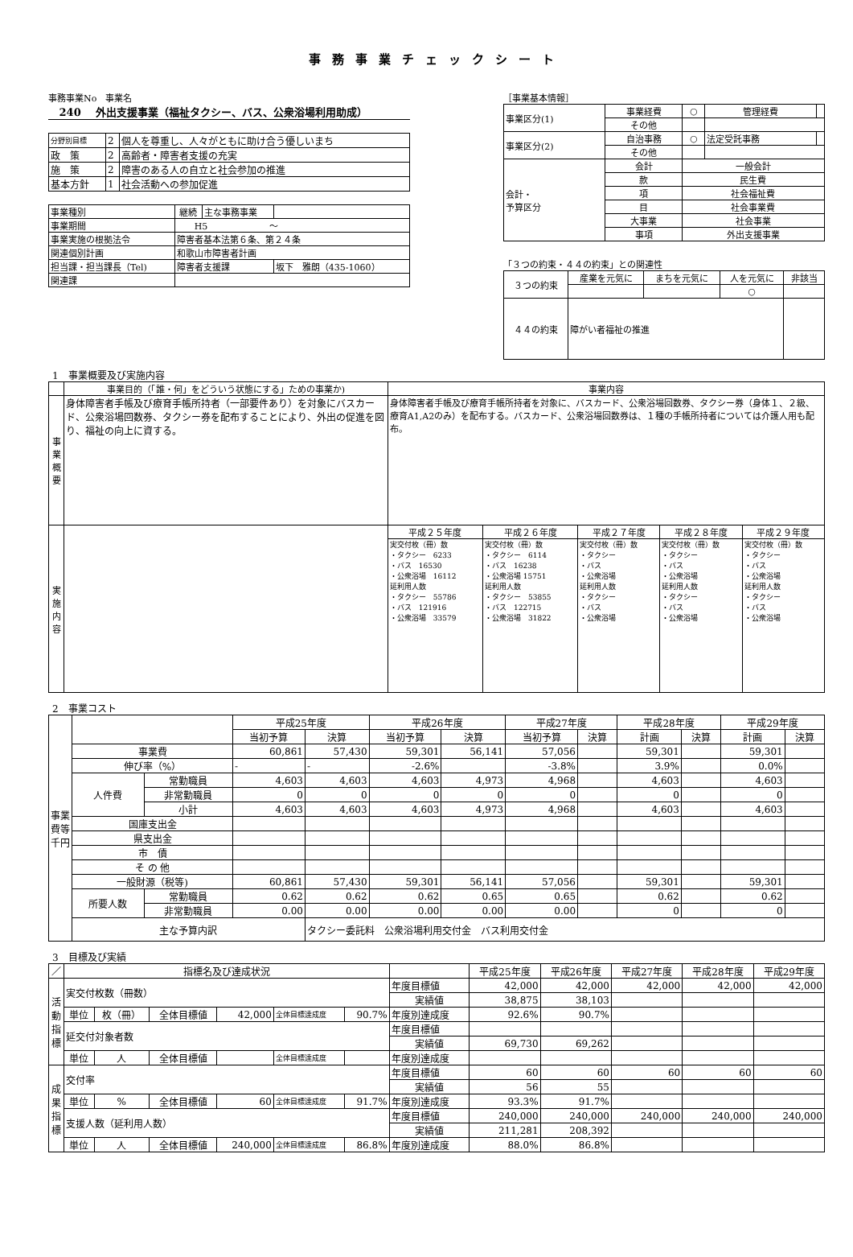事務事業チェックシート
事務事業No　事業名
240 外出支援事業（福祉タクシー、バス、公衆浴場利用助成）
| 分野別目標 | 2 | 個人を尊重し、人々がともに助け合う優しいまち |
| 政 策 | 2 | 高齢者・障害者支援の充実 |
| 施 策 | 2 | 障害のある人の自立と社会参加の推進 |
| 基本方針 | 1 | 社会活動への参加促進 |
| 事業種別 | 継続 | 主な事務事業 | |
| 事業期間 | H5 ～ | | |
| 事業実施の根拠法令 | 障害者基本法第６条、第２４条 | | |
| 関連個別計画 | 和歌山市障害者計画 | | |
| 担当課・担当課長（Tel) | 障害者支援課 | | 坂下 雅朗（435-1060） |
| 関連課 | | | |
［事業基本情報］
| 事業区分(1) | 事業経費 | ○ | 管理経費 | |
| | その他 | | | |
| 事業区分(2) | 自治事務 | ○ | 法定受託事務 | |
| | その他 | | | |
| 会計・ 予算区分 | 会計 | 一般会計 | | |
| | 款 | 民生費 | | |
| | 項 | 社会福祉費 | | |
| | 目 | 社会事業費 | | |
| | 大事業 | 社会事業 | | |
| | 事項 | 外出支援事業 | | |
「３つの約束・４４の約束」との関連性
| ３つの約束 | 産業を元気に | まちを元気に | 人を元気に | 非該当 |
| | | | ○ | |
| ４４の約束 | 障がい者福祉の推進 | | | |
1　事業概要及び実施内容
| | 事業目的（「誰・何」をどういう状態にする」ための事業か) | 事業内容 | | | | |
| 事業概要 | 身体障害者手帳及び療育手帳所持者（一部要件あり）を対象にバスカード、公衆浴場回数券、タクシー券を配布することにより、外出の促進を図り、福祉の向上に資する。 | 身体障害者手帳及び療育手帳所持者を対象に、バスカード、公衆浴場回数券、タクシー券（身体１、２級、療育A1,A2のみ）を配布する。バスカード、公衆浴場回数券は、１種の手帳所持者については介護人用も配布。 | | | | |
| 実施内容 | | 平成２５年度 | 平成２６年度 | 平成２７年度 | 平成２８年度 | 平成２９年度 |
| | | 実交付枚（冊）数 ・タクシー 6233 ・バス 16530 ・公衆浴場 16112 延利用人数 ・タクシー 55786 ・バス 121916 ・公衆浴場 33579 | 実交付枚（冊）数 ・タクシー 6114 ・バス 16238 ・公衆浴場 15751 延利用人数 ・タクシー 53855 ・バス 122715 ・公衆浴場 31822 | 実交付枚（冊）数 ・タクシー ・バス ・公衆浴場 延利用人数 ・タクシー ・バス ・公衆浴場 | 実交付枚（冊）数 ・タクシー ・バス ・公衆浴場 延利用人数 ・タクシー ・バス ・公衆浴場 | 実交付枚（冊）数 ・タクシー ・バス ・公衆浴場 延利用人数 ・タクシー ・バス ・公衆浴場 |
2　事業コスト
| 事業費等 千円 | | | 平成25年度 | | 平成26年度 | | 平成27年度 | | 平成28年度 | | 平成29年度 | |
| | | | 当初予算 | 決算 | 当初予算 | 決算 | 当初予算 | 決算 | 計画 | 決算 | 計画 | 決算 |
| | 事業費 | | 60,861 | 57,430 | 59,301 | 56,141 | 57,056 | | 59,301 | | 59,301 | |
| | 伸び率（%） | | - | - | -2.6% | | -3.8% | | 3.9% | | 0.0% | |
| | 人件費 | 常勤職員 | 4,603 | 4,603 | 4,603 | 4,973 | 4,968 | | 4,603 | | 4,603 | |
| | | 非常勤職員 | 0 | 0 | 0 | 0 | 0 | | 0 | | 0 | |
| | | 小計 | 4,603 | 4,603 | 4,603 | 4,973 | 4,968 | | 4,603 | | 4,603 | |
| | 国庫支出金 | | | | | | | | | | | |
| | 県支出金 | | | | | | | | | | | |
| | 市 債 | | | | | | | | | | | |
| | そ の 他 | | | | | | | | | | | |
| | 一般財源（税等) | | 60,861 | 57,430 | 59,301 | 56,141 | 57,056 | | 59,301 | | 59,301 | |
| | 所要人数 | 常勤職員 | 0.62 | 0.62 | 0.62 | 0.65 | 0.65 | | 0.62 | | 0.62 | |
| | | 非常勤職員 | 0.00 | 0.00 | 0.00 | 0.00 | 0.00 | | 0 | | 0 | |
| | 主な予算内訳 | | | タクシー委託料 公衆浴場利用交付金 バス利用交付金 | | | | | | | | |
3　目標及び実績
| ／ | 指標名及び達成状況 | | | | | | | 平成25年度 | 平成26年度 | 平成27年度 | 平成28年度 | 平成29年度 |
| 活動指標 | 実交付枚数（冊数） | | | | | | 年度目標値 | 42,000 | 42,000 | 42,000 | 42,000 | 42,000 |
| | | | | | | | 実績値 | 38,875 | 38,103 | | | |
| | 単位 | 枚（冊） | 全体目標値 | 42,000 | 全体目標達成度 | 90.7% | 年度別達成度 | 92.6% | 90.7% | | | |
| | 延交付対象者数 | | | | | | 年度目標値 | | | | | |
| | | | | | | | 実績値 | 69,730 | 69,262 | | | |
| | 単位 | 人 | 全体目標値 | | 全体目標達成度 | | 年度別達成度 | | | | | |
| 成果指標 | 交付率 | | | | | | 年度目標値 | 60 | 60 | 60 | 60 | 60 |
| | | | | | | | 実績値 | 56 | 55 | | | |
| | 単位 | % | 全体目標値 | 60 | 全体目標達成度 | 91.7% | 年度別達成度 | 93.3% | 91.7% | | | |
| | 支援人数（延利用人数） | | | | | | 年度目標値 | 240,000 | 240,000 | 240,000 | 240,000 | 240,000 |
| | | | | | | | 実績値 | 211,281 | 208,392 | | | |
| | 単位 | 人 | 全体目標値 | 240,000 | 全体目標達成度 | 86.8% | 年度別達成度 | 88.0% | 86.8% | | | |